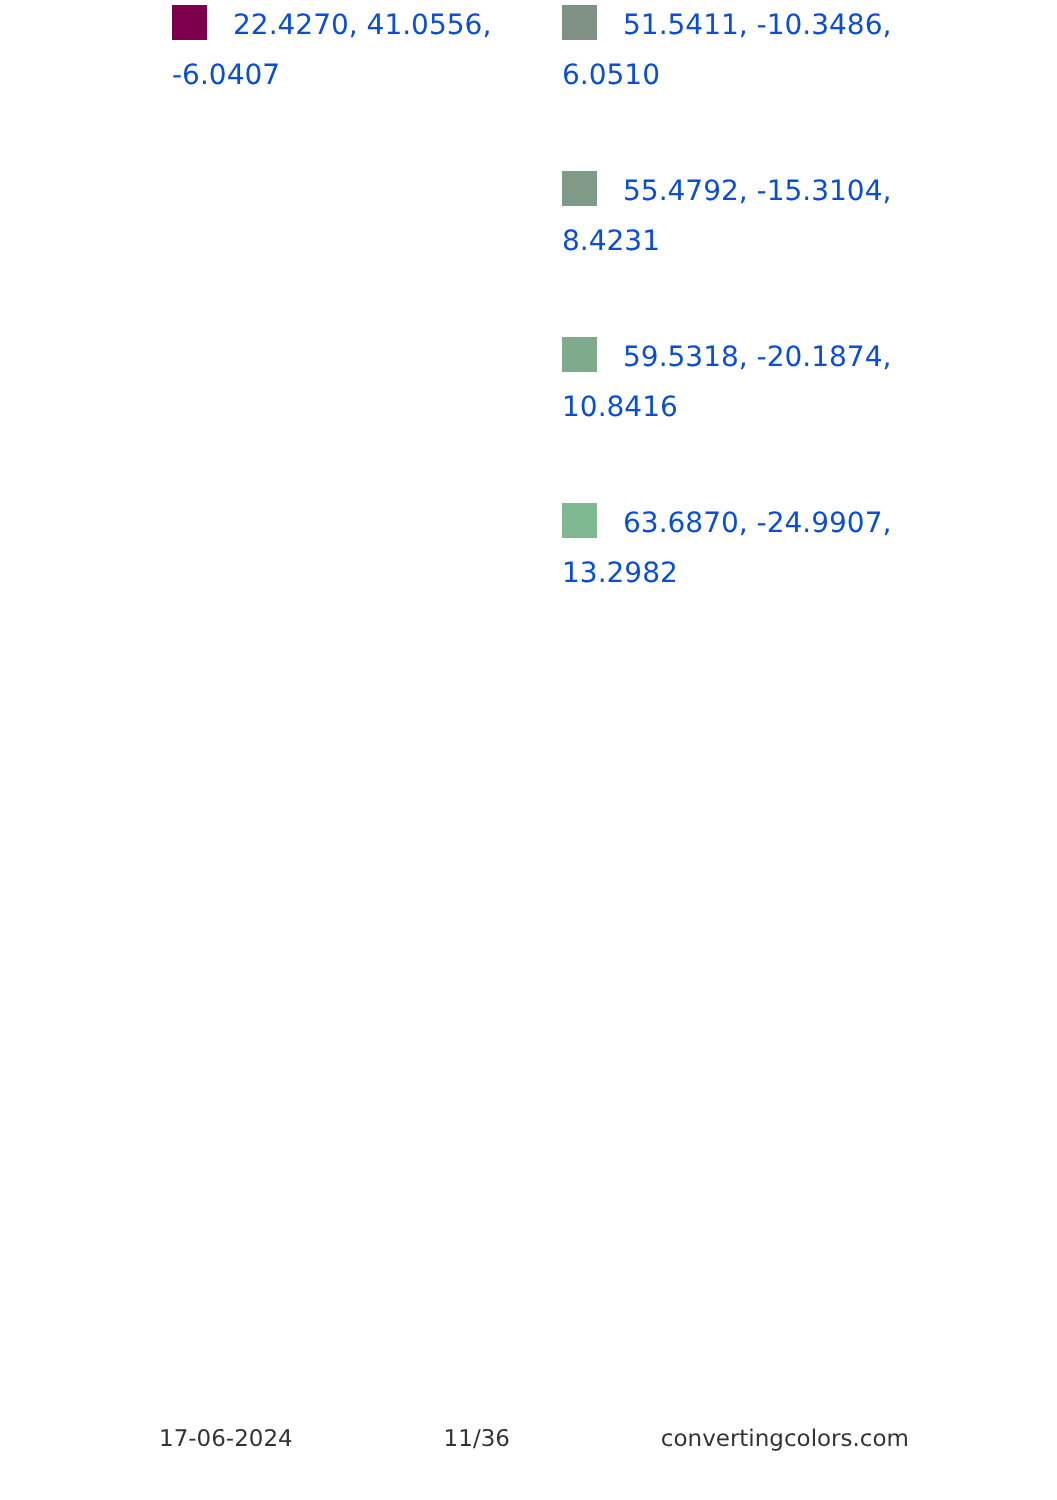22.4270, 41.0556, -6.0407 51.5411, -10.3486, 6.0510
55.4792, -15.3104, 8.4231
59.5318, -20.1874, 10.8416
63.6870, -24.9907, 13.2982
17-06-2024 11/36 convertingcolors.com